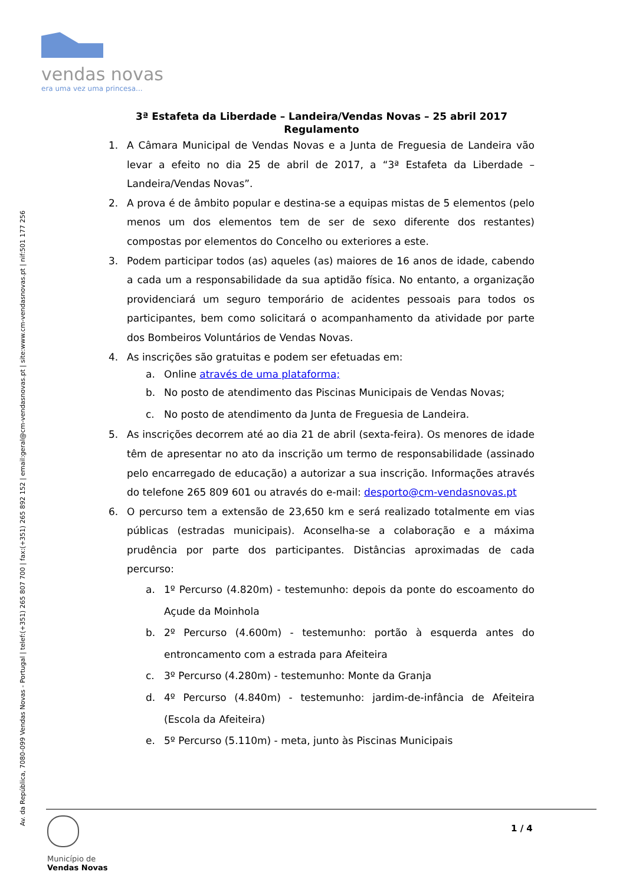vendas novas
era uma vez uma princesa...
Av. da República, 7080-099 Vendas Novas - Portugal | telef:(+351) 265 807 700 | fax:(+351) 265 892 152 | email:geral@cm-vendasnovas.pt | site:www.cm-vendasnovas.pt | nif:501 177 256
3ª Estafeta da Liberdade – Landeira/Vendas Novas – 25 abril 2017
Regulamento
1. A Câmara Municipal de Vendas Novas e a Junta de Freguesia de Landeira vão levar a efeito no dia 25 de abril de 2017, a “3ª Estafeta da Liberdade – Landeira/Vendas Novas”.
2. A prova é de âmbito popular e destina-se a equipas mistas de 5 elementos (pelo menos um dos elementos tem de ser de sexo diferente dos restantes) compostas por elementos do Concelho ou exteriores a este.
3. Podem participar todos (as) aqueles (as) maiores de 16 anos de idade, cabendo a cada um a responsabilidade da sua aptidão física. No entanto, a organização providenciará um seguro temporário de acidentes pessoais para todos os participantes, bem como solicitará o acompanhamento da atividade por parte dos Bombeiros Voluntários de Vendas Novas.
4. As inscrições são gratuitas e podem ser efetuadas em:
a. Online através de uma plataforma;
b. No posto de atendimento das Piscinas Municipais de Vendas Novas;
c. No posto de atendimento da Junta de Freguesia de Landeira.
5. As inscrições decorrem até ao dia 21 de abril (sexta-feira). Os menores de idade têm de apresentar no ato da inscrição um termo de responsabilidade (assinado pelo encarregado de educação) a autorizar a sua inscrição. Informações através do telefone 265 809 601 ou através do e-mail: desporto@cm-vendasnovas.pt
6. O percurso tem a extensão de 23,650 km e será realizado totalmente em vias públicas (estradas municipais). Aconselha-se a colaboração e a máxima prudência por parte dos participantes. Distâncias aproximadas de cada percurso:
a. 1º Percurso (4.820m) - testemunho: depois da ponte do escoamento do Açude da Moinhola
b. 2º Percurso (4.600m) - testemunho: portão à esquerda antes do entroncamento com a estrada para Afeiteira
c. 3º Percurso (4.280m) - testemunho: Monte da Granja
d. 4º Percurso (4.840m) - testemunho: jardim-de-infância de Afeiteira (Escola da Afeiteira)
e. 5º Percurso (5.110m) - meta, junto às Piscinas Municipais
Município de
Vendas Novas
1 / 4